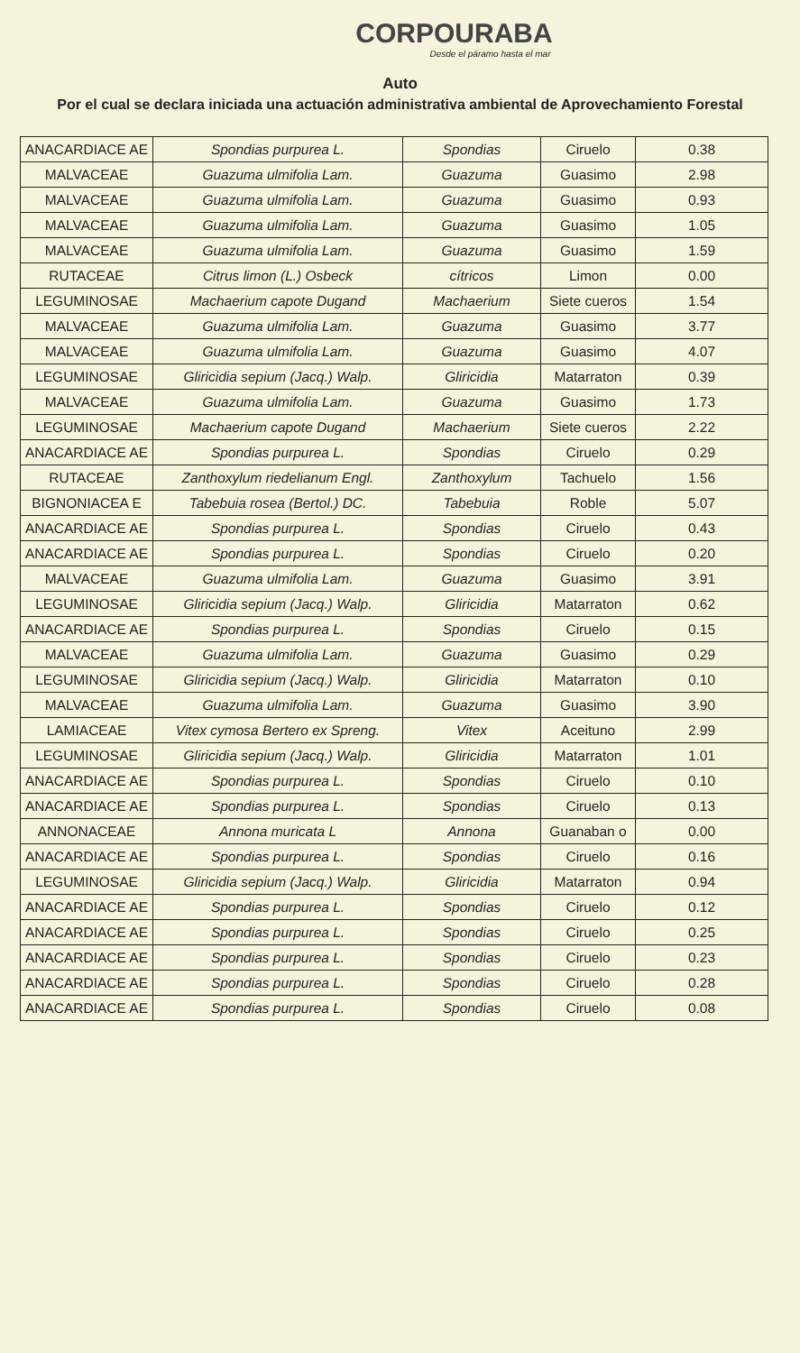CORPOURABA
Desde el páramo hasta el mar
Auto
Por el cual se declara iniciada una actuación administrativa ambiental de Aprovechamiento Forestal
| ANACARDIACE AE | Spondias purpurea L. | Spondias | Ciruelo | 0.38 |
| MALVACEAE | Guazuma ulmifolia Lam. | Guazuma | Guasimo | 2.98 |
| MALVACEAE | Guazuma ulmifolia Lam. | Guazuma | Guasimo | 0.93 |
| MALVACEAE | Guazuma ulmifolia Lam. | Guazuma | Guasimo | 1.05 |
| MALVACEAE | Guazuma ulmifolia Lam. | Guazuma | Guasimo | 1.59 |
| RUTACEAE | Citrus limon (L.) Osbeck | cítricos | Limon | 0.00 |
| LEGUMINOSAE | Machaerium capote Dugand | Machaerium | Siete cueros | 1.54 |
| MALVACEAE | Guazuma ulmifolia Lam. | Guazuma | Guasimo | 3.77 |
| MALVACEAE | Guazuma ulmifolia Lam. | Guazuma | Guasimo | 4.07 |
| LEGUMINOSAE | Gliricidia sepium (Jacq.) Walp. | Gliricidia | Matarraton | 0.39 |
| MALVACEAE | Guazuma ulmifolia Lam. | Guazuma | Guasimo | 1.73 |
| LEGUMINOSAE | Machaerium capote Dugand | Machaerium | Siete cueros | 2.22 |
| ANACARDIACE AE | Spondias purpurea L. | Spondias | Ciruelo | 0.29 |
| RUTACEAE | Zanthoxylum riedelianum Engl. | Zanthoxylum | Tachuelo | 1.56 |
| BIGNONIACEA E | Tabebuia rosea (Bertol.) DC. | Tabebuia | Roble | 5.07 |
| ANACARDIACE AE | Spondias purpurea L. | Spondias | Ciruelo | 0.43 |
| ANACARDIACE AE | Spondias purpurea L. | Spondias | Ciruelo | 0.20 |
| MALVACEAE | Guazuma ulmifolia Lam. | Guazuma | Guasimo | 3.91 |
| LEGUMINOSAE | Gliricidia sepium (Jacq.) Walp. | Gliricidia | Matarraton | 0.62 |
| ANACARDIACE AE | Spondias purpurea L. | Spondias | Ciruelo | 0.15 |
| MALVACEAE | Guazuma ulmifolia Lam. | Guazuma | Guasimo | 0.29 |
| LEGUMINOSAE | Gliricidia sepium (Jacq.) Walp. | Gliricidia | Matarraton | 0.10 |
| MALVACEAE | Guazuma ulmifolia Lam. | Guazuma | Guasimo | 3.90 |
| LAMIACEAE | Vitex cymosa Bertero ex Spreng. | Vitex | Aceituno | 2.99 |
| LEGUMINOSAE | Gliricidia sepium (Jacq.) Walp. | Gliricidia | Matarraton | 1.01 |
| ANACARDIACE AE | Spondias purpurea L. | Spondias | Ciruelo | 0.10 |
| ANACARDIACE AE | Spondias purpurea L. | Spondias | Ciruelo | 0.13 |
| ANNONACEAE | Annona muricata L | Annona | Guanaban o | 0.00 |
| ANACARDIACE AE | Spondias purpurea L. | Spondias | Ciruelo | 0.16 |
| LEGUMINOSAE | Gliricidia sepium (Jacq.) Walp. | Gliricidia | Matarraton | 0.94 |
| ANACARDIACE AE | Spondias purpurea L. | Spondias | Ciruelo | 0.12 |
| ANACARDIACE AE | Spondias purpurea L. | Spondias | Ciruelo | 0.25 |
| ANACARDIACE AE | Spondias purpurea L. | Spondias | Ciruelo | 0.23 |
| ANACARDIACE AE | Spondias purpurea L. | Spondias | Ciruelo | 0.28 |
| ANACARDIACE AE | Spondias purpurea L. | Spondias | Ciruelo | 0.08 |